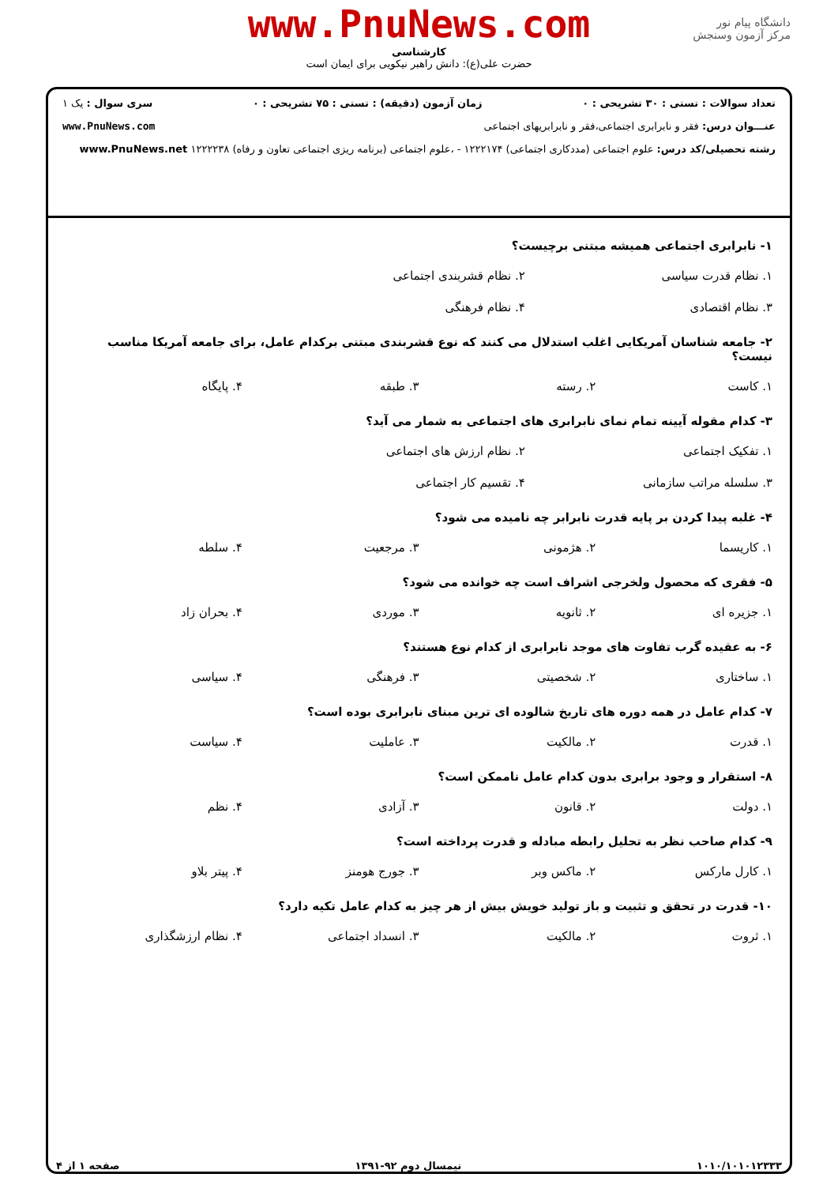www.PnuNews.com
کارشناسی
حضرت علی(ع): دانش راهبر نیکویی برای ایمان است
دانشگاه پیام نور
مرکز آزمون وسنجش
تعداد سوالات : تستی : ۳۰ تشریحی : ۰ زمان آزمون (دقیقه) : تستی : ۷۵ تشریحی : ۰ سری سوال : یک ۱
عنـــوان درس: فقر و نابرابری اجتماعی،فقر و نابرابریهای اجتماعی www.PnuNews.com
رشته تحصیلی/کد درس: علوم اجتماعی (مددکاری اجتماعی) ۱۲۲۲۱۷۴ - ،علوم اجتماعی (برنامه ریزی اجتماعی تعاون و رفاه) ۱۲۲۲۲۳۸ www.PnuNews.net
۱- نابرابری اجتماعی همیشه مبتنی برچیست؟
۱. نظام قدرت سیاسی ۲. نظام قشربندی اجتماعی ۳. نظام اقتصادی ۴. نظام فرهنگی
۲- جامعه شناسان آمریکایی اغلب استدلال می کنند که نوع قشربندی مبتنی برکدام عامل، برای جامعه آمریکا مناسب نیست؟
۱. کاست ۲. رسته ۳. طبقه ۴. پایگاه
۳- کدام مقوله آیینه تمام نمای نابرابری های اجتماعی به شمار می آید؟
۱. تفکیک اجتماعی ۲. نظام ارزش های اجتماعی ۳. سلسله مراتب سازمانی ۴. تقسیم کار اجتماعی
۴- غلبه پیدا کردن بر پایه قدرت نابرابر چه نامیده می شود؟
۱. کاریسما ۲. هژمونی ۳. مرجعیت ۴. سلطه
۵- فقری که محصول ولخرجی اشراف است چه خوانده می شود؟
۱. جزیره ای ۲. ثانویه ۳. موردی ۴. بحران زاد
۶- به عقیده گرب تفاوت های موجد نابرابری از کدام نوع هستند؟
۱. ساختاری ۲. شخصیتی ۳. فرهنگی ۴. سیاسی
۷- کدام عامل در همه دوره های تاریخ شالوده ای ترین مبنای نابرابری بوده است؟
۱. قدرت ۲. مالکیت ۳. عاملیت ۴. سیاست
۸- استقرار و وجود برابری بدون کدام عامل ناممکن است؟
۱. دولت ۲. قانون ۳. آزادی ۴. نظم
۹- کدام صاحب نظر به تحلیل رابطه مبادله و قدرت پرداخته است؟
۱. کارل مارکس ۲. ماکس وبر ۳. جورج هومنز ۴. پیتر بلاو
۱۰- قدرت در تحقق و تثبیت و باز تولید خویش بیش از هر چیز به کدام عامل تکیه دارد؟
۱. ثروت ۲. مالکیت ۳. انسداد اجتماعی ۴. نظام ارزشگذاری
۱۰۱۰/۱۰۱۰۱۲۳۳۳ نیمسال دوم ۹۲-۱۳۹۱ صفحه ۱ از ۴